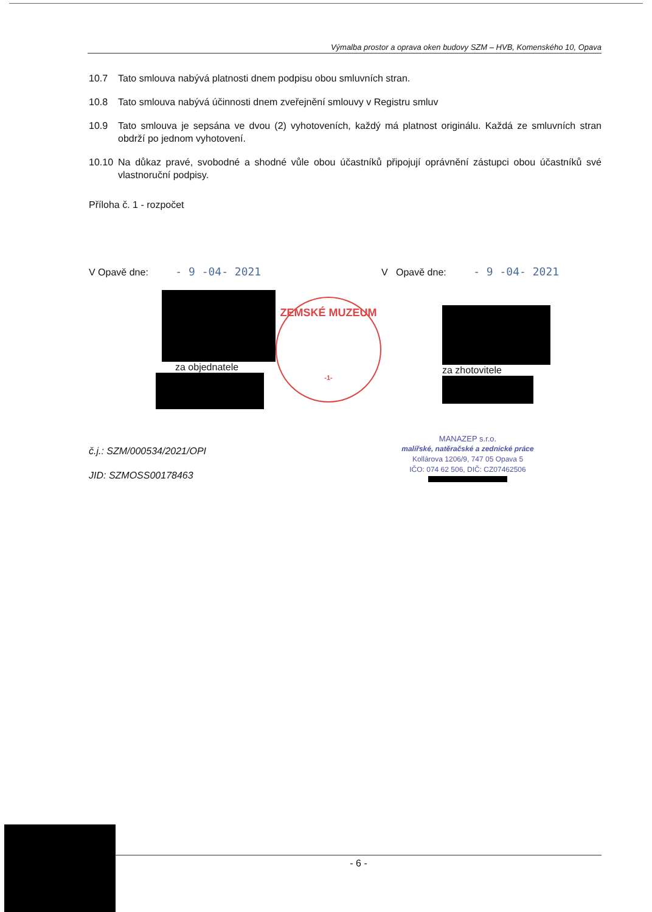Výmalba prostor a oprava oken budovy SZM – HVB, Komenského 10, Opava
10.7 Tato smlouva nabývá platnosti dnem podpisu obou smluvních stran.
10.8 Tato smlouva nabývá účinnosti dnem zveřejnění smlouvy v Registru smluv
10.9 Tato smlouva je sepsána ve dvou (2) vyhotoveních, každý má platnost originálu. Každá ze smluvních stran obdrží po jednom vyhotovení.
10.10 Na důkaz pravé, svobodné a shodné vůle obou účastníků připojují oprávnění zástupci obou účastníků své vlastnoruční podpisy.
Příloha č. 1 - rozpočet
V Opavě dne: - 9 -04- 2021
za objednatele
ZEMSKÉ MUZEUM
-1-
V Opavě dne: - 9 -04- 2021
za zhotovitele
č.j.: SZM/000534/2021/OPI
JID: SZMOSS00178463
MANAZEP s.r.o.
malířské, natěračské a zednické práce
Kollárova 1206/9, 747 05 Opava 5
IČO: 074 62 506, DIČ: CZ07462506
- 6 -